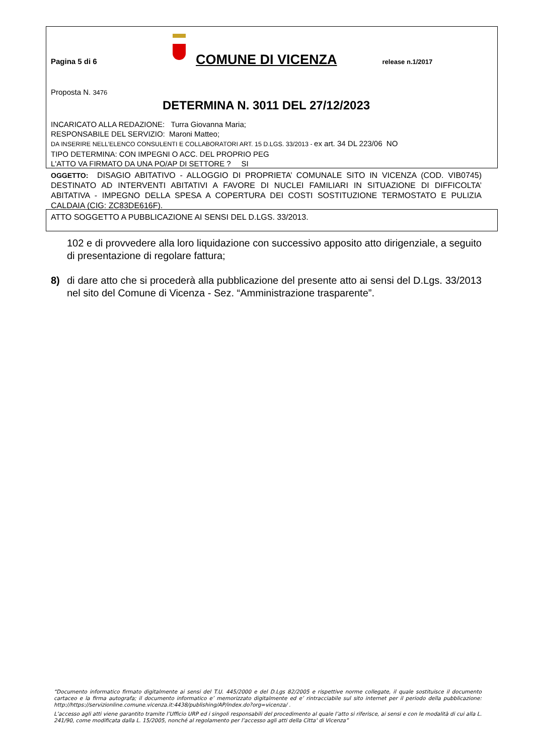Pagina 5 di 6
COMUNE DI VICENZA release n.1/2017
Proposta N. 3476
DETERMINA N. 3011 DEL 27/12/2023
INCARICATO ALLA REDAZIONE: Turra Giovanna Maria;
RESPONSABILE DEL SERVIZIO: Maroni Matteo;
DA INSERIRE NELL’ELENCO CONSULENTI E COLLABORATORI ART. 15 D.LGS. 33/2013 - ex art. 34 DL 223/06 NO
TIPO DETERMINA: CON IMPEGNI O ACC. DEL PROPRIO PEG
L'ATTO VA FIRMATO DA UNA PO/AP DI SETTORE ? SI
OGGETTO: DISAGIO ABITATIVO - ALLOGGIO DI PROPRIETA’ COMUNALE SITO IN VICENZA (COD. VIB0745) DESTINATO AD INTERVENTI ABITATIVI A FAVORE DI NUCLEI FAMILIARI IN SITUAZIONE DI DIFFICOLTA’ ABITATIVA - IMPEGNO DELLA SPESA A COPERTURA DEI COSTI SOSTITUZIONE TERMOSTATO E PULIZIA CALDAIA (CIG: ZC83DE616F).
ATTO SOGGETTO A PUBBLICAZIONE AI SENSI DEL D.LGS. 33/2013.
102 e di provvedere alla loro liquidazione con successivo apposito atto dirigenziale, a seguito di presentazione di regolare fattura;
8) di dare atto che si procederà alla pubblicazione del presente atto ai sensi del D.Lgs. 33/2013 nel sito del Comune di Vicenza - Sez. “Amministrazione trasparente”.
“Documento informatico firmato digitalmente ai sensi del T.U. 445/2000 e del D.Lgs 82/2005 e rispettive norme collegate, il quale sostituisce il documento cartaceo e la firma autografa; il documento informatico e’ memorizzato digitalmente ed e’ rintracciabile sul sito internet per il periodo della pubblicazione: http://https://servizionline.comune.vicenza.it:4438/publishing/AP/index.do?org=vicenza/ .
L’accesso agli atti viene garantito tramite l’Ufficio URP ed i singoli responsabili del procedimento al quale l’atto si riferisce, ai sensi e con le modalità di cui alla L. 241/90, come modificata dalla L. 15/2005, nonché al regolamento per l’accesso agli atti della Citta' di Vicenza”